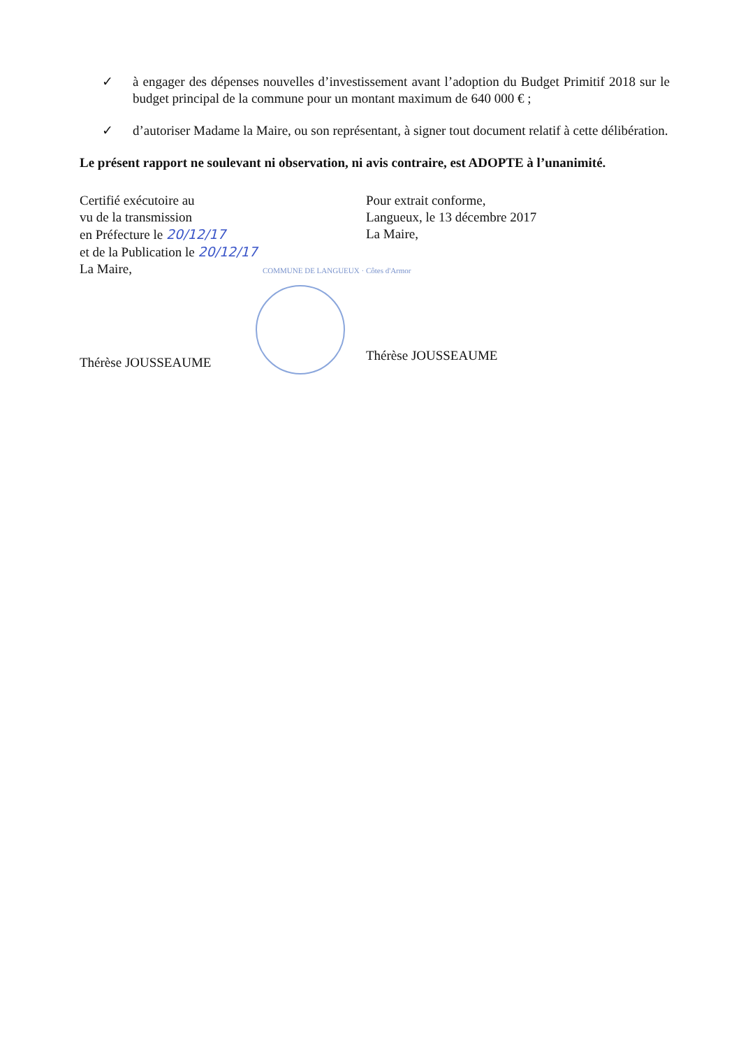✓ à engager des dépenses nouvelles d’investissement avant l’adoption du Budget Primitif 2018 sur le budget principal de la commune pour un montant maximum de 640 000 € ;
✓ d’autoriser Madame la Maire, ou son représentant, à signer tout document relatif à cette délibération.
Le présent rapport ne soulevant ni observation, ni avis contraire, est ADOPTE à l’unanimité.
Certifié exécutoire au
vu de la transmission
en Préfecture le 20/12/17
et de la Publication le 20/12/17
La Maire,
Thérèse JOUSSEAUME
Pour extrait conforme,
Langueux, le 13 décembre 2017
La Maire,
Thérèse JOUSSEAUME
COMMUNE DE LANGUEUX · Côtes d'Armor